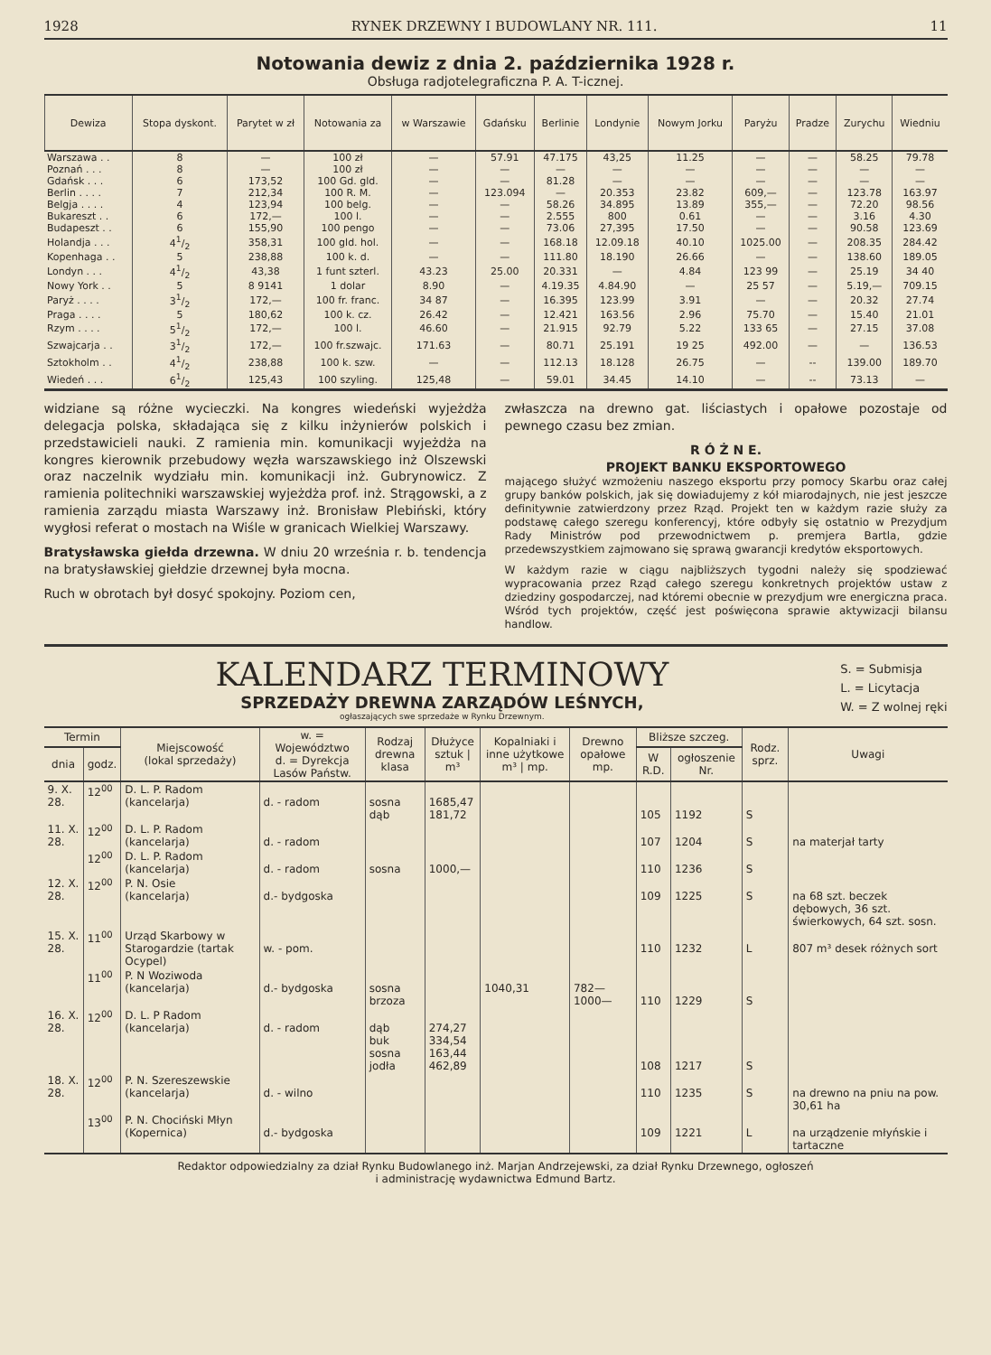1928 RYNEK DRZEWNY I BUDOWLANY NR. 111. 11
Notowania dewiz z dnia 2. października 1928 r.
Obsługa radjotelegraficzna P. A. T-icznej.
| Dewiza | Stopa dyskont. | Parytet w zł | Notowania za | w Warszawie | Gdańsku | Berlinie | Londynie | Nowym Jorku | Paryżu | Pradze | Zurychu | Wiedniu |
| --- | --- | --- | --- | --- | --- | --- | --- | --- | --- | --- | --- | --- |
| Warszawa . . | 8 | — | 100 zł | — | 57.91 | 47.175 | 43,25 | 11.25 | — | — | 58.25 | 79.78 |
| Poznań . . . | 8 | — | 100 zł | — | — | — | — | — | — | — | — | — |
| Gdańsk . . . | 6 | 173,52 | 100 Gd. gld. | — | — | 81.28 | — | — | — | — | — | — |
| Berlin . . . . | 7 | 212,34 | 100 R. M. | — | 123.094 | — | 20.353 | 23.82 | 609,— | — | 123.78 | 163.97 |
| Belgja . . . . | 4 | 123,94 | 100 belg. | — | — | 58.26 | 34.895 | 13.89 | 355,— | — | 72.20 | 98.56 |
| Bukareszt . . | 6 | 172,— | 100 l. | — | — | 2.555 | 800 | 0.61 | — | — | 3.16 | 4.30 |
| Budapeszt . . | 6 | 155,90 | 100 pengo | — | — | 73.06 | 27,395 | 17.50 | — | — | 90.58 | 123.69 |
| Holandja . . . | 41/2 | 358,31 | 100 gld. hol. | — | — | 168.18 | 12.09.18 | 40.10 | 1025.00 | — | 208.35 | 284.42 |
| Kopenhaga . . | 5 | 238,88 | 100 k. d. | — | — | 111.80 | 18.190 | 26.66 | — | — | 138.60 | 189.05 |
| Londyn . . . | 41/2 | 43,38 | 1 funt szterl. | 43.23 | 25.00 | 20.331 | — | 4.84 | 123 99 | — | 25.19 | 34 40 |
| Nowy York . . | 5 | 8 9141 | 1 dolar | 8.90 | — | 4.19.35 | 4.84.90 | — | 25 57 | — | 5.19,— | 709.15 |
| Paryż . . . . | 31/2 | 172,— | 100 fr. franc. | 34 87 | — | 16.395 | 123.99 | 3.91 | — | — | 20.32 | 27.74 |
| Praga . . . . | 5 | 180,62 | 100 k. cz. | 26.42 | — | 12.421 | 163.56 | 2.96 | 75.70 | — | 15.40 | 21.01 |
| Rzym . . . . | 51/2 | 172,— | 100 l. | 46.60 | — | 21.915 | 92.79 | 5.22 | 133 65 | — | 27.15 | 37.08 |
| Szwajcarja . . | 31/2 | 172,— | 100 fr.szwajc. | 171.63 | — | 80.71 | 25.191 | 19 25 | 492.00 | — | — | 136.53 |
| Sztokholm . . | 41/2 | 238,88 | 100 k. szw. | — | — | 112.13 | 18.128 | 26.75 | — | -- | 139.00 | 189.70 |
| Wiedeń . . . | 61/2 | 125,43 | 100 szyling. | 125,48 | — | 59.01 | 34.45 | 14.10 | — | -- | 73.13 | — |
widziane są różne wycieczki. Na kongres wiedeński wyjeżdża delegacja polska, składająca się z kilku inżynierów polskich i przedstawicieli nauki. Z ramienia min. komunikacji wyjeżdża na kongres kierownik przebudowy węzła warszawskiego inż Olszewski oraz naczelnik wydziału min. komunikacji inż. Gubrynowicz. Z ramienia politechniki warszawskiej wyjeżdża prof. inż. Strągowski, a z ramienia zarządu miasta Warszawy inż. Bronisław Plebiński, który wygłosi referat o mostach na Wiśle w granicach Wielkiej Warszawy.
Bratysławska giełda drzewna. W dniu 20 września r. b. tendencja na bratysławskiej giełdzie drzewnej była mocna.
Ruch w obrotach był dosyć spokojny. Poziom cen,
zwłaszcza na drewno gat. liściastych i opałowe pozostaje od pewnego czasu bez zmian.
R Ó Ż N E.
PROJEKT BANKU EKSPORTOWEGO
mającego służyć wzmożeniu naszego eksportu przy pomocy Skarbu oraz całej grupy banków polskich, jak się dowiadujemy z kół miarodajnych, nie jest jeszcze definitywnie zatwierdzony przez Rząd. Projekt ten w każdym razie służy za podstawę całego szeregu konferencyj, które odbyły się ostatnio w Prezydjum Rady Ministrów pod przewodnictwem p. premjera Bartla, gdzie przedewszystkiem zajmowano się sprawą gwarancji kredytów eksportowych.
W każdym razie w ciągu najbliższych tygodni należy się spodziewać wypracowania przez Rząd całego szeregu konkretnych projektów ustaw z dziedziny gospodarczej, nad któremi obecnie w prezydjum wre energiczna praca. Wśród tych projektów, część jest poświęcona sprawie aktywizacji bilansu handlow.
KALENDARZ TERMINOWY
SPRZEDAŻY DREWNA ZARZĄDÓW LEŚNYCH,
ogłaszających swe sprzedaże w Rynku Drzewnym.
S. = Submisja
L. = Licytacja
W. = Z wolnej ręki
| Termin | | Miejscowość (lokal sprzedaży) | w. = Województwo d. = Dyrekcja Lasów Państw. | Rodzaj drewna klasa | Dłużyce sztuk / m³ | Kopalniaki i inne użytkowe m³ / mp. | Drewno opałowe mp. | Bliższe szczeg. | | Rodz. sprz. | Uwagi |
| --- | --- | --- | --- | --- | --- | --- | --- | --- | --- | --- | --- |
| dnia | godz. | | | | | | | W R.D. | ogłoszenie Nr. | | |
| 9. X. 28. | 12<sup>00</sup> | D. L. P. Radom (kancelarja) | d. - radom | sosna dąb | 1685,47 181,72 | | | 105 | 1192 | S | |
| 11. X. 28. | 12<sup>00</sup> | D. L. P. Radom (kancelarja) | d. - radom | | | | | 107 | 1204 | S | na materjał tarty |
| | 12<sup>00</sup> | D. L. P. Radom (kancelarja) | d. - radom | sosna | 1000,— | | | 110 | 1236 | S | |
| 12. X. 28. | 12<sup>00</sup> | P. N. Osie (kancelarja) | d.- bydgoska | | | | | 109 | 1225 | S | na 68 szt. beczek dębowych, 36 szt. świerkowych, 64 szt. sosn. |
| 15. X. 28. | 11<sup>00</sup> | Urząd Skarbowy w Starogardzie (tartak Ocypel) | w. - pom. | | | | | 110 | 1232 | L | 807 m³ desek różnych sort |
| | 11<sup>00</sup> | P. N Woziwoda (kancelarja) | d.- bydgoska | sosna brzoza | | 1040,31 | 782— 1000— | 110 | 1229 | S | |
| 16. X. 28. | 12<sup>00</sup> | D. L. P Radom (kancelarja) | d. - radom | dąb buk sosna jodła | 274,27 334,54 163,44 462,89 | | | 108 | 1217 | S | |
| 18. X. 28. | 12<sup>00</sup> | P. N. Szereszewskie (kancelarja) | d. - wilno | | | | | 110 | 1235 | S | na drewno na pniu na pow. 30,61 ha |
| | 13<sup>00</sup> | P. N. Chociński Młyn (Kopernica) | d.- bydgoska | | | | | 109 | 1221 | L | na urządzenie młyńskie i tartaczne |
Redaktor odpowiedzialny za dział Rynku Budowlanego inż. Marjan Andrzejewski, za dział Rynku Drzewnego, ogłoszeń
i administrację wydawnictwa Edmund Bartz.